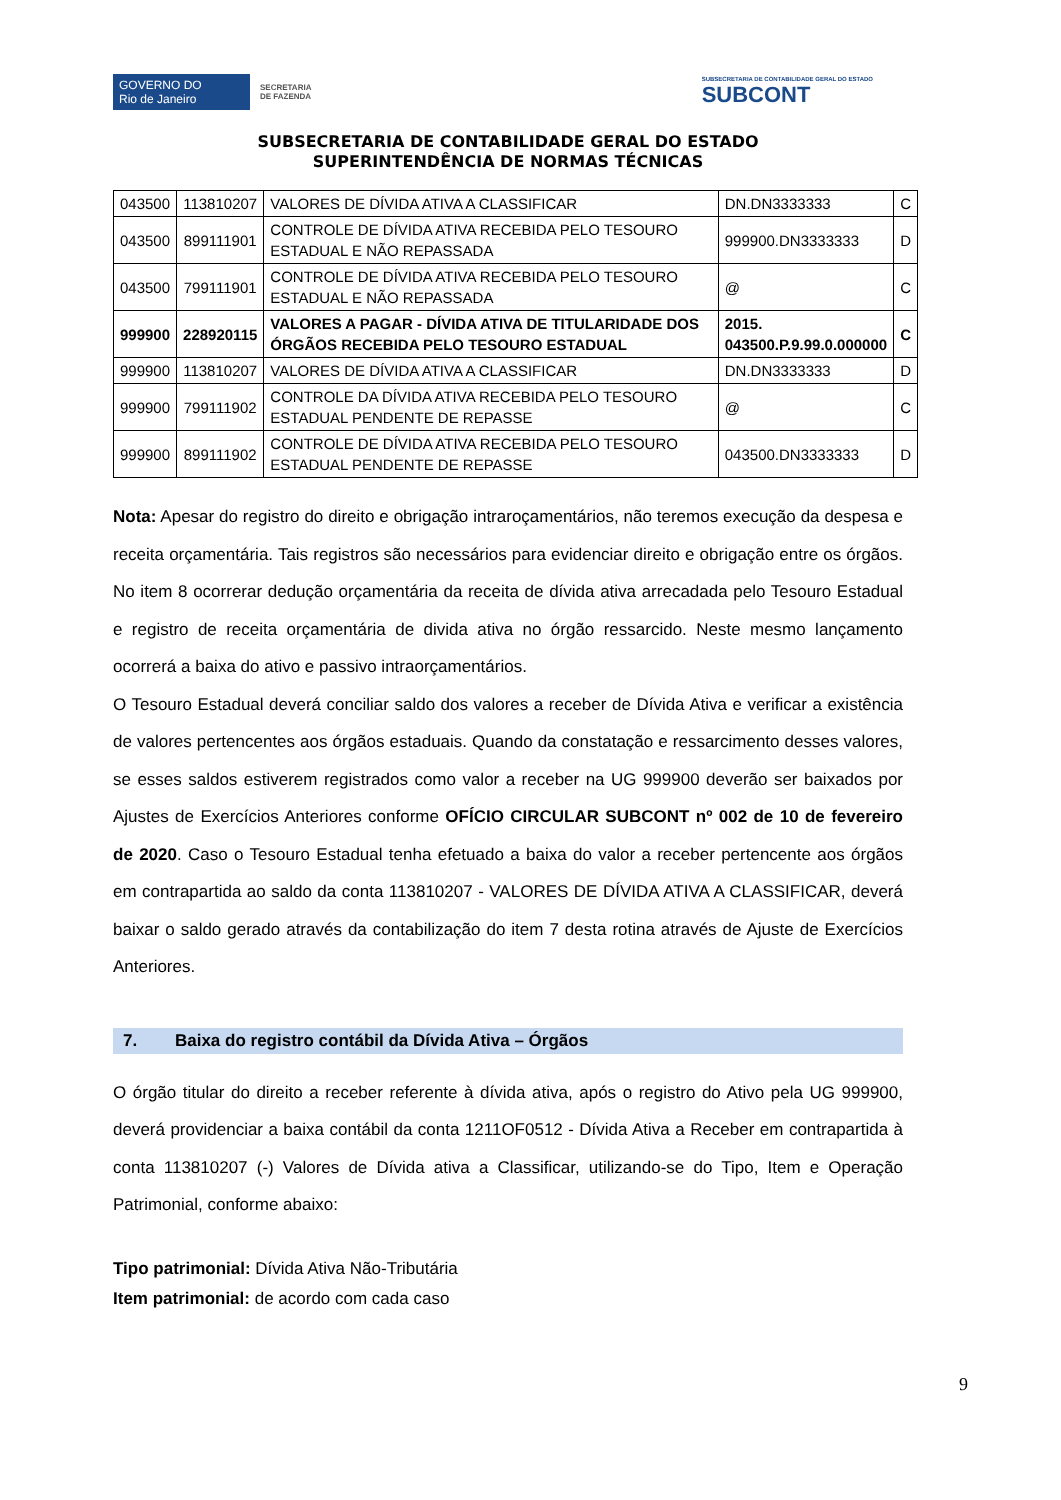GOVERNO DO
Rio de Janeiro
SECRETARIA
DE FAZENDA
SUBSECRETARIA DE CONTABILIDADE GERAL DO ESTADO
SUBCONT
SUBSECRETARIA DE CONTABILIDADE GERAL DO ESTADO
SUPERINTENDÊNCIA DE NORMAS TÉCNICAS
| 043500 | 113810207 | VALORES DE DÍVIDA ATIVA A CLASSIFICAR | DN.DN3333333 | C |
| 043500 | 899111901 | CONTROLE DE DÍVIDA ATIVA RECEBIDA PELO TESOURO ESTADUAL E NÃO REPASSADA | 999900.DN3333333 | D |
| 043500 | 799111901 | CONTROLE DE DÍVIDA ATIVA RECEBIDA PELO TESOURO ESTADUAL E NÃO REPASSADA | @ | C |
| 999900 | 228920115 | VALORES A PAGAR - DÍVIDA ATIVA DE TITULARIDADE DOS ÓRGÃOS RECEBIDA PELO TESOURO ESTADUAL | 2015. 043500.P.9.99.0.000000 | C |
| 999900 | 113810207 | VALORES DE DÍVIDA ATIVA A CLASSIFICAR | DN.DN3333333 | D |
| 999900 | 799111902 | CONTROLE DA DÍVIDA ATIVA RECEBIDA PELO TESOURO ESTADUAL PENDENTE DE REPASSE | @ | C |
| 999900 | 899111902 | CONTROLE DE DÍVIDA ATIVA RECEBIDA PELO TESOURO ESTADUAL PENDENTE DE REPASSE | 043500.DN3333333 | D |
Nota: Apesar do registro do direito e obrigação intraroçamentários, não teremos execução da despesa e receita orçamentária. Tais registros são necessários para evidenciar direito e obrigação entre os órgãos. No item 8 ocorrerar dedução orçamentária da receita de dívida ativa arrecadada pelo Tesouro Estadual e registro de receita orçamentária de divida ativa no órgão ressarcido. Neste mesmo lançamento ocorrerá a baixa do ativo e passivo intraorçamentários.
O Tesouro Estadual deverá conciliar saldo dos valores a receber de Dívida Ativa e verificar a existência de valores pertencentes aos órgãos estaduais. Quando da constatação e ressarcimento desses valores, se esses saldos estiverem registrados como valor a receber na UG 999900 deverão ser baixados por Ajustes de Exercícios Anteriores conforme OFÍCIO CIRCULAR SUBCONT nº 002 de 10 de fevereiro de 2020. Caso o Tesouro Estadual tenha efetuado a baixa do valor a receber pertencente aos órgãos em contrapartida ao saldo da conta 113810207 - VALORES DE DÍVIDA ATIVA A CLASSIFICAR, deverá baixar o saldo gerado através da contabilização do item 7 desta rotina através de Ajuste de Exercícios Anteriores.
7. Baixa do registro contábil da Dívida Ativa – Órgãos
O órgão titular do direito a receber referente à dívida ativa, após o registro do Ativo pela UG 999900, deverá providenciar a baixa contábil da conta 1211OF0512 - Dívida Ativa a Receber em contrapartida à conta 113810207 (-) Valores de Dívida ativa a Classificar, utilizando-se do Tipo, Item e Operação Patrimonial, conforme abaixo:
Tipo patrimonial: Dívida Ativa Não-Tributária
Item patrimonial: de acordo com cada caso
9